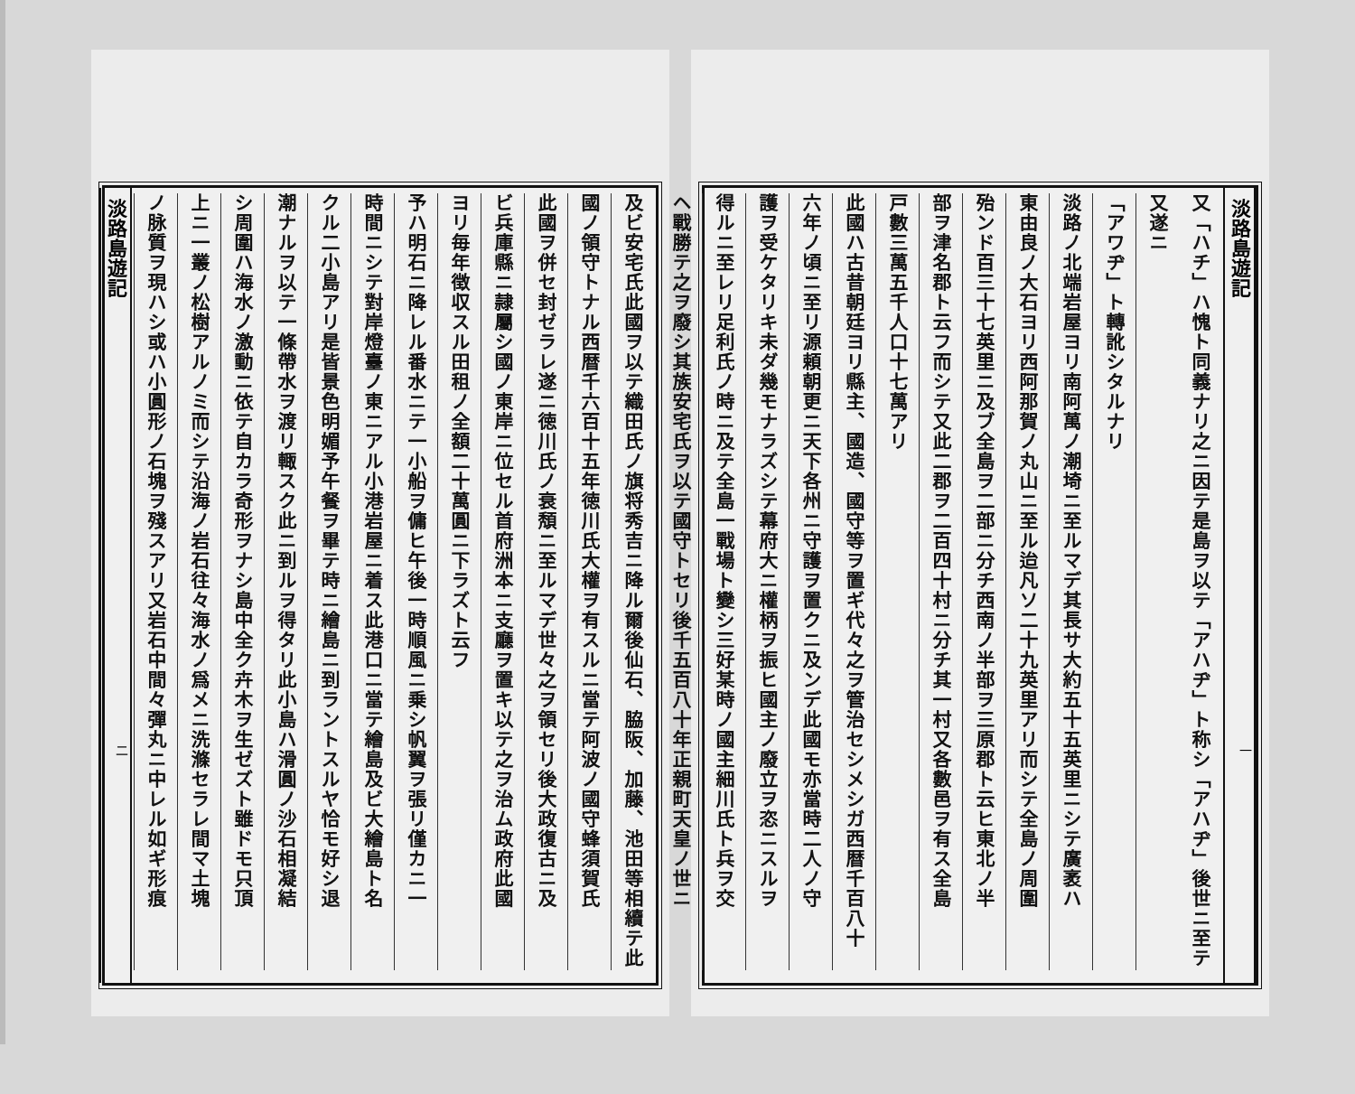淡路島遊記 一
又「ハチ」ハ愧ト同義ナリ之ニ因テ是島ヲ以テ「アハヂ」ト称シ「アハヂ」後世ニ至テ又遂ニ
「アワヂ」ト轉訛シタルナリ
淡路ノ北端岩屋ヨリ南阿萬ノ潮埼ニ至ルマデ其長サ大約五十五英里ニシテ廣袤ハ
東由良ノ大石ヨリ西阿那賀ノ丸山ニ至ル迨凡ソ二十九英里アリ而シテ全島ノ周圍
殆ンド百三十七英里ニ及ブ全島ヲ二部ニ分チ西南ノ半部ヲ三原郡ト云ヒ東北ノ半
部ヲ津名郡ト云フ而シテ又此二郡ヲ二百四十村ニ分チ其一村又各數邑ヲ有ス全島
戸數三萬五千人口十七萬アリ
此國ハ古昔朝廷ヨリ縣主、國造、國守等ヲ置ギ代々之ヲ管治セシメシガ西暦千百八十
六年ノ頃ニ至リ源頼朝更ニ天下各州ニ守護ヲ置クニ及ンデ此國モ亦當時二人ノ守
護ヲ受ケタリキ未ダ幾モナラズシテ幕府大ニ權柄ヲ振ヒ國主ノ廢立ヲ恣ニスルヲ
得ルニ至レリ足利氏ノ時ニ及テ全島一戰場ト變シ三好某時ノ國主細川氏ト兵ヲ交
ヘ戰勝テ之ヲ廢シ其族安宅氏ヲ以テ國守トセリ後千五百八十年正親町天皇ノ世ニ
及ビ安宅氏此國ヲ以テ織田氏ノ旗将秀吉ニ降ル爾後仙石、脇阪、加藤、池田等相續テ此
國ノ領守トナル西暦千六百十五年徳川氏大權ヲ有スルニ當テ阿波ノ國守蜂須賀氏
此國ヲ併セ封ゼラレ遂ニ徳川氏ノ衰頽ニ至ルマデ世々之ヲ領セリ後大政復古ニ及
ビ兵庫縣ニ隷屬シ國ノ東岸ニ位セル首府洲本ニ支廳ヲ置キ以テ之ヲ治ム政府此國
ヨリ毎年徴収スル田租ノ全額二十萬圓ニ下ラズト云フ
予ハ明石ニ降レル番水ニテ一小船ヲ傭ヒ午後一時順風ニ乗シ帆翼ヲ張リ僅カニ一
時間ニシテ對岸燈臺ノ東ニアル小港岩屋ニ着ス此港口ニ當テ繪島及ビ大繪島ト名
クル二小島アリ是皆景色明媚予午餐ヲ畢テ時ニ繪島ニ到ラントスルヤ恰モ好シ退
潮ナルヲ以テ一條帶水ヲ渡リ輙スク此ニ到ルヲ得タリ此小島ハ滑圓ノ沙石相凝結
シ周圍ハ海水ノ激動ニ依テ自カラ奇形ヲナシ島中全ク卉木ヲ生ゼズト雖ドモ只頂
上ニ一叢ノ松樹アルノミ而シテ沿海ノ岩石往々海水ノ爲メニ洗滌セラレ間マ土塊
ノ脉質ヲ現ハシ或ハ小圓形ノ石塊ヲ殘スアリ又岩石中間々彈丸ニ中レル如ギ形痕
淡路島遊記 二